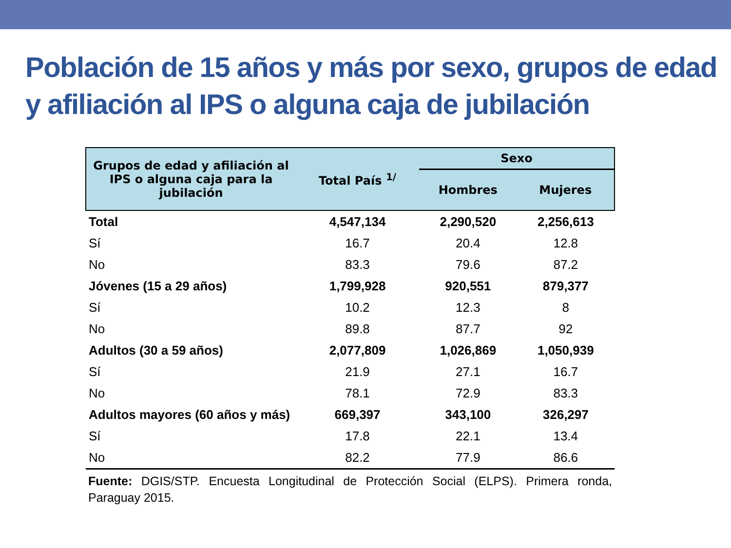Población de 15 años y más por sexo, grupos de edad y afiliación al IPS o alguna caja de jubilación
| Grupos de edad y afiliación al IPS o alguna caja para la jubilación | Total País <sup>1/</sup> | Sexo | |
| --- | --- | --- | --- |
| | | Hombres | Mujeres |
| Total | 4,547,134 | 2,290,520 | 2,256,613 |
| Sí | 16.7 | 20.4 | 12.8 |
| No | 83.3 | 79.6 | 87.2 |
| Jóvenes (15 a 29 años) | 1,799,928 | 920,551 | 879,377 |
| Sí | 10.2 | 12.3 | 8 |
| No | 89.8 | 87.7 | 92 |
| Adultos (30 a 59 años) | 2,077,809 | 1,026,869 | 1,050,939 |
| Sí | 21.9 | 27.1 | 16.7 |
| No | 78.1 | 72.9 | 83.3 |
| Adultos mayores (60 años y más) | 669,397 | 343,100 | 326,297 |
| Sí | 17.8 | 22.1 | 13.4 |
| No | 82.2 | 77.9 | 86.6 |
Fuente: DGIS/STP. Encuesta Longitudinal de Protección Social (ELPS). Primera ronda, Paraguay 2015.